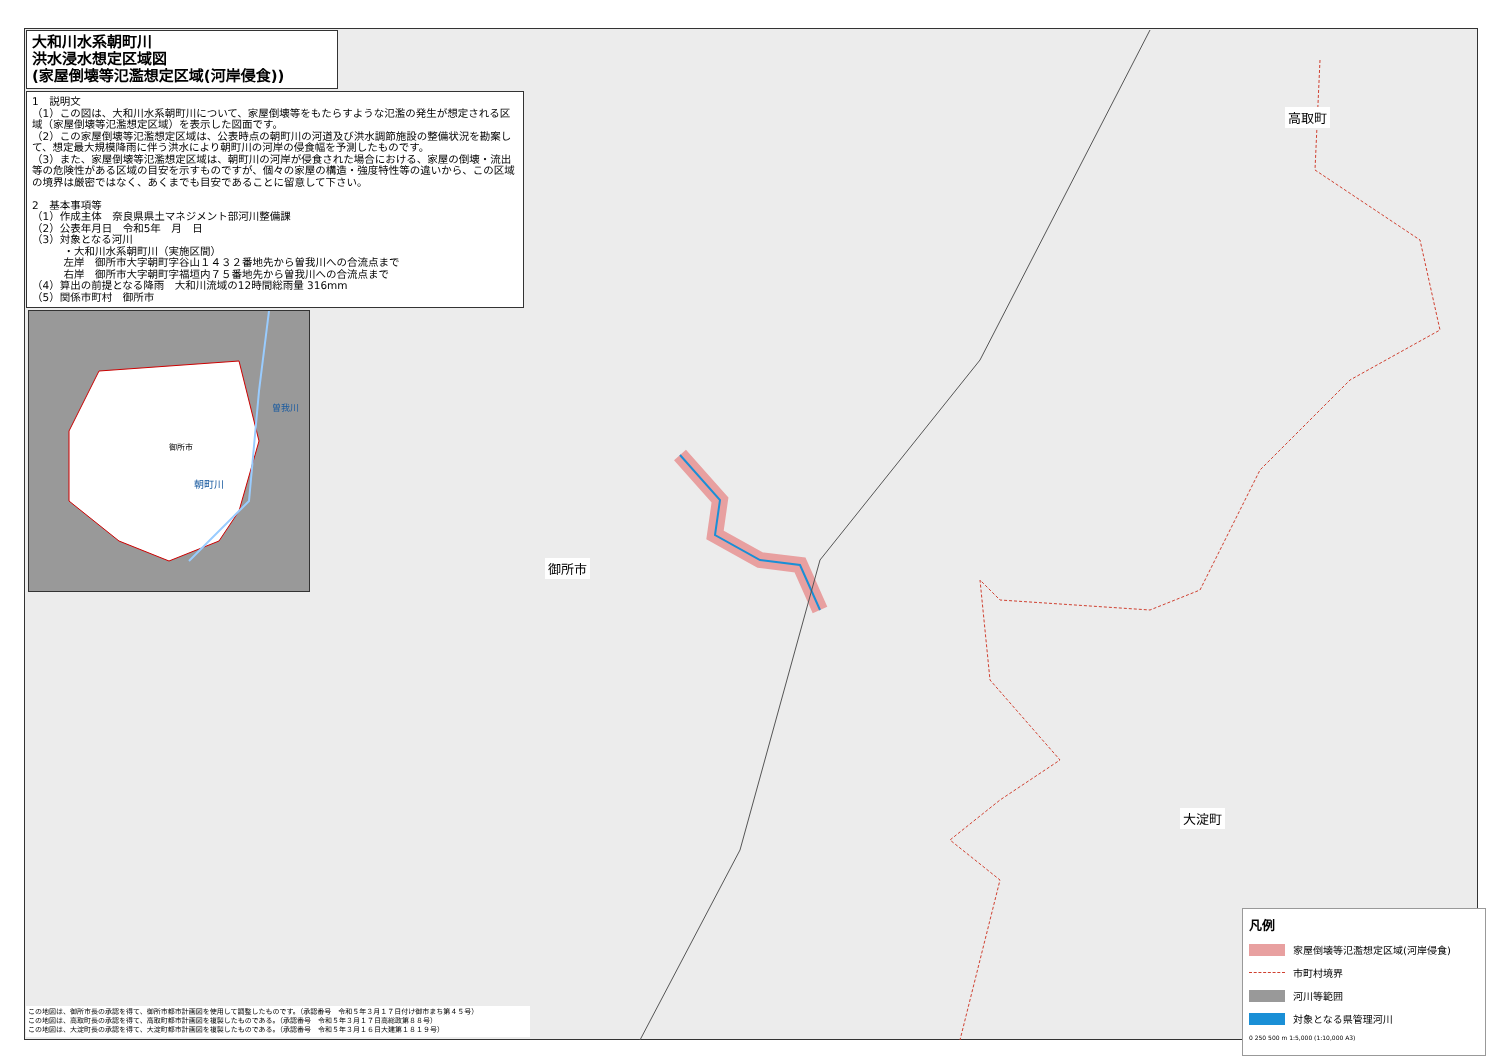大和川水系朝町川
洪水浸水想定区域図
(家屋倒壊等氾濫想定区域(河岸侵食))
1　説明文
（1）この図は、大和川水系朝町川について、家屋倒壊等をもたらすような氾濫の発生が想定される区域（家屋倒壊等氾濫想定区域）を表示した図面です。
（2）この家屋倒壊等氾濫想定区域は、公表時点の朝町川の河道及び洪水調節施設の整備状況を勘案して、想定最大規模降雨に伴う洪水により朝町川の河岸の侵食幅を予測したものです。
（3）また、家屋倒壊等氾濫想定区域は、朝町川の河岸が侵食された場合における、家屋の倒壊・流出等の危険性がある区域の目安を示すものですが、個々の家屋の構造・強度特性等の違いから、この区域の境界は厳密ではなく、あくまでも目安であることに留意して下さい。
2　基本事項等
（1）作成主体　奈良県県土マネジメント部河川整備課
（2）公表年月日　令和5年　月　日
（3）対象となる河川
　　　・大和川水系朝町川（実施区間）
　　　左岸　御所市大字朝町字谷山１４３２番地先から曽我川への合流点まで
　　　右岸　御所市大字朝町字福垣内７５番地先から曽我川への合流点まで
（4）算出の前提となる降雨　大和川流域の12時間総雨量 316mm
（5）関係市町村　御所市
御所市
朝町川
曽我川
高取町
御所市
大淀町
凡例
家屋倒壊等氾濫想定区域(河岸侵食)
市町村境界
河川等範囲
対象となる県管理河川
0 250 500 m 1:5,000 (1:10,000 A3)
この地図は、御所市長の承認を得て、御所市都市計画図を使用して調整したものです。（承認番号　令和５年３月１７日付け御市まち第４５号）
この地図は、高取町長の承認を得て、高取町都市計画図を複製したものである。（承認番号　令和５年３月１７日高総政第８８号）
この地図は、大淀町長の承認を得て、大淀町都市計画図を複製したものである。（承認番号　令和５年３月１６日大建第１８１９号）